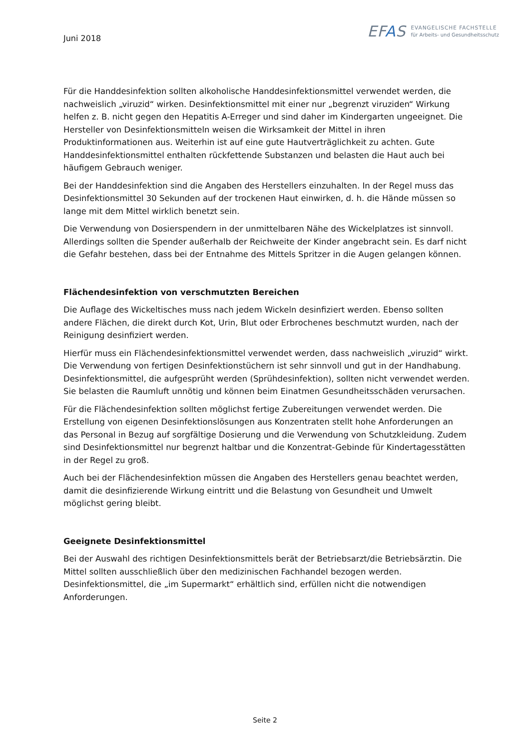Juni 2018
EFAS
EVANGELISCHE FACHSTELLE
für Arbeits- und Gesundheitsschutz
Für die Handdesinfektion sollten alkoholische Handdesinfektionsmittel verwendet werden, die nachweislich „viruzid“ wirken. Desinfektionsmittel mit einer nur „begrenzt viruziden“ Wirkung helfen z. B. nicht gegen den Hepatitis A-Erreger und sind daher im Kindergarten ungeeignet. Die Hersteller von Desinfektionsmitteln weisen die Wirksamkeit der Mittel in ihren Produktinformationen aus. Weiterhin ist auf eine gute Hautverträglichkeit zu achten. Gute Handdesinfektionsmittel enthalten rückfettende Substanzen und belasten die Haut auch bei häufigem Gebrauch weniger.
Bei der Handdesinfektion sind die Angaben des Herstellers einzuhalten. In der Regel muss das Desinfektionsmittel 30 Sekunden auf der trockenen Haut einwirken, d. h. die Hände müssen so lange mit dem Mittel wirklich benetzt sein.
Die Verwendung von Dosierspendern in der unmittelbaren Nähe des Wickelplatzes ist sinnvoll. Allerdings sollten die Spender außerhalb der Reichweite der Kinder angebracht sein. Es darf nicht die Gefahr bestehen, dass bei der Entnahme des Mittels Spritzer in die Augen gelangen können.
Flächendesinfektion von verschmutzten Bereichen
Die Auflage des Wickeltisches muss nach jedem Wickeln desinfiziert werden. Ebenso sollten andere Flächen, die direkt durch Kot, Urin, Blut oder Erbrochenes beschmutzt wurden, nach der Reinigung desinfiziert werden.
Hierfür muss ein Flächendesinfektionsmittel verwendet werden, dass nachweislich „viruzid“ wirkt. Die Verwendung von fertigen Desinfektionstüchern ist sehr sinnvoll und gut in der Handhabung. Desinfektionsmittel, die aufgesprüht werden (Sprühdesinfektion), sollten nicht verwendet werden. Sie belasten die Raumluft unnötig und können beim Einatmen Gesundheitsschäden verursachen.
Für die Flächendesinfektion sollten möglichst fertige Zubereitungen verwendet werden. Die Erstellung von eigenen Desinfektionslösungen aus Konzentraten stellt hohe Anforderungen an das Personal in Bezug auf sorgfältige Dosierung und die Verwendung von Schutzkleidung. Zudem sind Desinfektionsmittel nur begrenzt haltbar und die Konzentrat-Gebinde für Kindertagesstätten in der Regel zu groß.
Auch bei der Flächendesinfektion müssen die Angaben des Herstellers genau beachtet werden, damit die desinfizierende Wirkung eintritt und die Belastung von Gesundheit und Umwelt möglichst gering bleibt.
Geeignete Desinfektionsmittel
Bei der Auswahl des richtigen Desinfektionsmittels berät der Betriebsarzt/die Betriebsärztin. Die Mittel sollten ausschließlich über den medizinischen Fachhandel bezogen werden. Desinfektionsmittel, die „im Supermarkt“ erhältlich sind, erfüllen nicht die notwendigen Anforderungen.
Seite 2